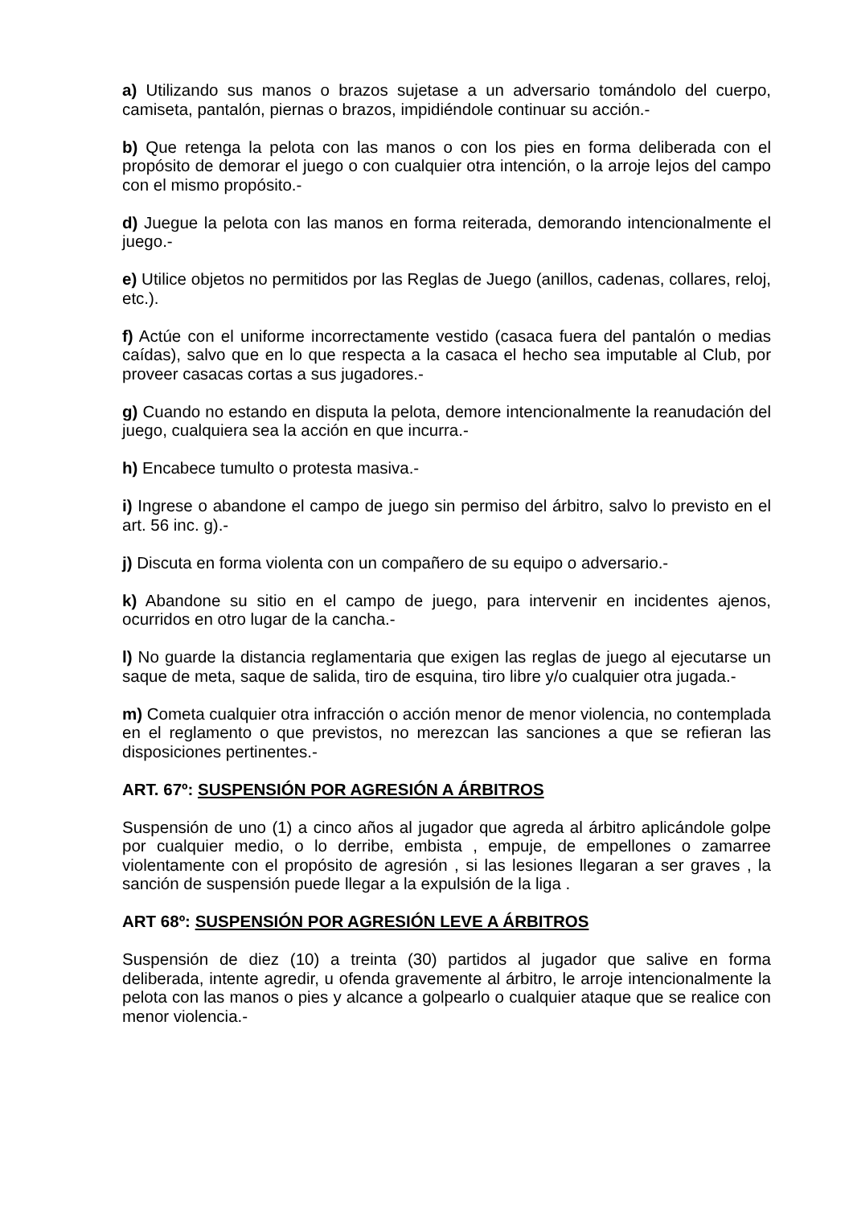a) Utilizando sus manos o brazos sujetase a un adversario tomándolo del cuerpo, camiseta, pantalón, piernas o brazos, impidiéndole continuar su acción.-
b) Que retenga la pelota con las manos o con los pies en forma deliberada con el propósito de demorar el juego o con cualquier otra intención, o la arroje lejos del campo con el mismo propósito.-
d) Juegue la pelota con las manos en forma reiterada, demorando intencionalmente el juego.-
e) Utilice objetos no permitidos por las Reglas de Juego (anillos, cadenas, collares, reloj, etc.).
f) Actúe con el uniforme incorrectamente vestido (casaca fuera del pantalón o medias caídas), salvo que en lo que respecta a la casaca el hecho sea imputable al Club, por proveer casacas cortas a sus jugadores.-
g) Cuando no estando en disputa la pelota, demore intencionalmente la reanudación del juego, cualquiera sea la acción en que incurra.-
h) Encabece tumulto o protesta masiva.-
i) Ingrese o abandone el campo de juego sin permiso del árbitro, salvo lo previsto en el art. 56 inc. g).-
j) Discuta en forma violenta con un compañero de su equipo o adversario.-
k) Abandone su sitio en el campo de juego, para intervenir en incidentes ajenos, ocurridos en otro lugar de la cancha.-
l) No guarde la distancia reglamentaria que exigen las reglas de juego al ejecutarse un saque de meta, saque de salida, tiro de esquina, tiro libre y/o cualquier otra jugada.-
m) Cometa cualquier otra infracción o acción menor de menor violencia, no contemplada en el reglamento o que previstos, no merezcan las sanciones a que se refieran las disposiciones pertinentes.-
ART. 67º: SUSPENSIÓN POR AGRESIÓN A ÁRBITROS
Suspensión de uno (1) a cinco años al jugador que agreda al árbitro aplicándole golpe por cualquier medio, o lo derribe, embista , empuje, de empellones o zamarree violentamente con el propósito de agresión , si las lesiones llegaran a ser graves , la sanción de suspensión puede llegar a la expulsión de la liga .
ART 68º: SUSPENSIÓN POR AGRESIÓN LEVE A ÁRBITROS
Suspensión de diez (10) a treinta (30) partidos al jugador que salive en forma deliberada, intente agredir, u ofenda gravemente al árbitro, le arroje intencionalmente la pelota con las manos o pies y alcance a golpearlo o cualquier ataque que se realice con menor violencia.-